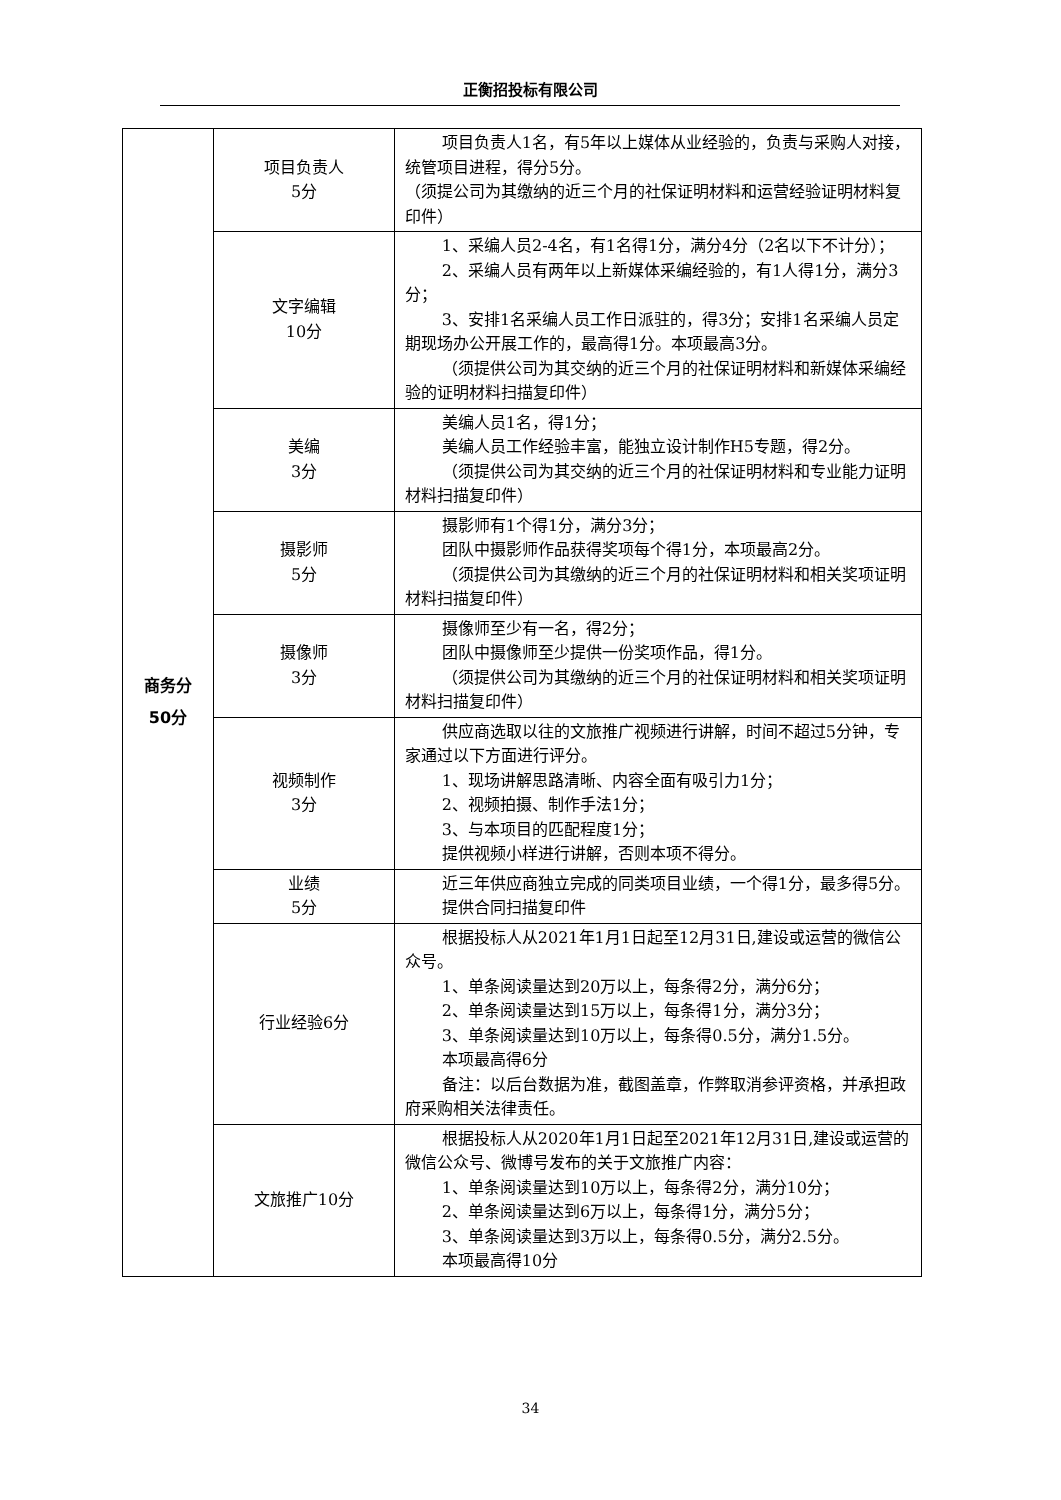正衡招投标有限公司
| 商务分 50分 | 项目负责人 5分 | 项目负责人1名，有5年以上媒体从业经验的，负责与采购人对接，统管项目进程，得分5分。 （须提公司为其缴纳的近三个月的社保证明材料和运营经验证明材料复印件） |
| | 文字编辑 10分 | 1、采编人员2-4名，有1名得1分，满分4分（2名以下不计分）； 2、采编人员有两年以上新媒体采编经验的，有1人得1分，满分3分； 3、安排1名采编人员工作日派驻的，得3分；安排1名采编人员定期现场办公开展工作的，最高得1分。本项最高3分。 （须提供公司为其交纳的近三个月的社保证明材料和新媒体采编经验的证明材料扫描复印件） |
| | 美编 3分 | 美编人员1名，得1分； 美编人员工作经验丰富，能独立设计制作H5专题，得2分。 （须提供公司为其交纳的近三个月的社保证明材料和专业能力证明材料扫描复印件） |
| | 摄影师 5分 | 摄影师有1个得1分，满分3分； 团队中摄影师作品获得奖项每个得1分，本项最高2分。 （须提供公司为其缴纳的近三个月的社保证明材料和相关奖项证明材料扫描复印件） |
| | 摄像师 3分 | 摄像师至少有一名，得2分； 团队中摄像师至少提供一份奖项作品，得1分。 （须提供公司为其缴纳的近三个月的社保证明材料和相关奖项证明材料扫描复印件） |
| | 视频制作 3分 | 供应商选取以往的文旅推广视频进行讲解，时间不超过5分钟，专家通过以下方面进行评分。 1、现场讲解思路清晰、内容全面有吸引力1分； 2、视频拍摄、制作手法1分； 3、与本项目的匹配程度1分； 提供视频小样进行讲解，否则本项不得分。 |
| | 业绩 5分 | 近三年供应商独立完成的同类项目业绩，一个得1分，最多得5分。 提供合同扫描复印件 |
| | 行业经验6分 | 根据投标人从2021年1月1日起至12月31日,建设或运营的微信公众号。 1、单条阅读量达到20万以上，每条得2分，满分6分； 2、单条阅读量达到15万以上，每条得1分，满分3分； 3、单条阅读量达到10万以上，每条得0.5分，满分1.5分。 本项最高得6分 备注：以后台数据为准，截图盖章，作弊取消参评资格，并承担政府采购相关法律责任。 |
| | 文旅推广10分 | 根据投标人从2020年1月1日起至2021年12月31日,建设或运营的微信公众号、微博号发布的关于文旅推广内容： 1、单条阅读量达到10万以上，每条得2分，满分10分； 2、单条阅读量达到6万以上，每条得1分，满分5分； 3、单条阅读量达到3万以上，每条得0.5分，满分2.5分。 本项最高得10分 |
34